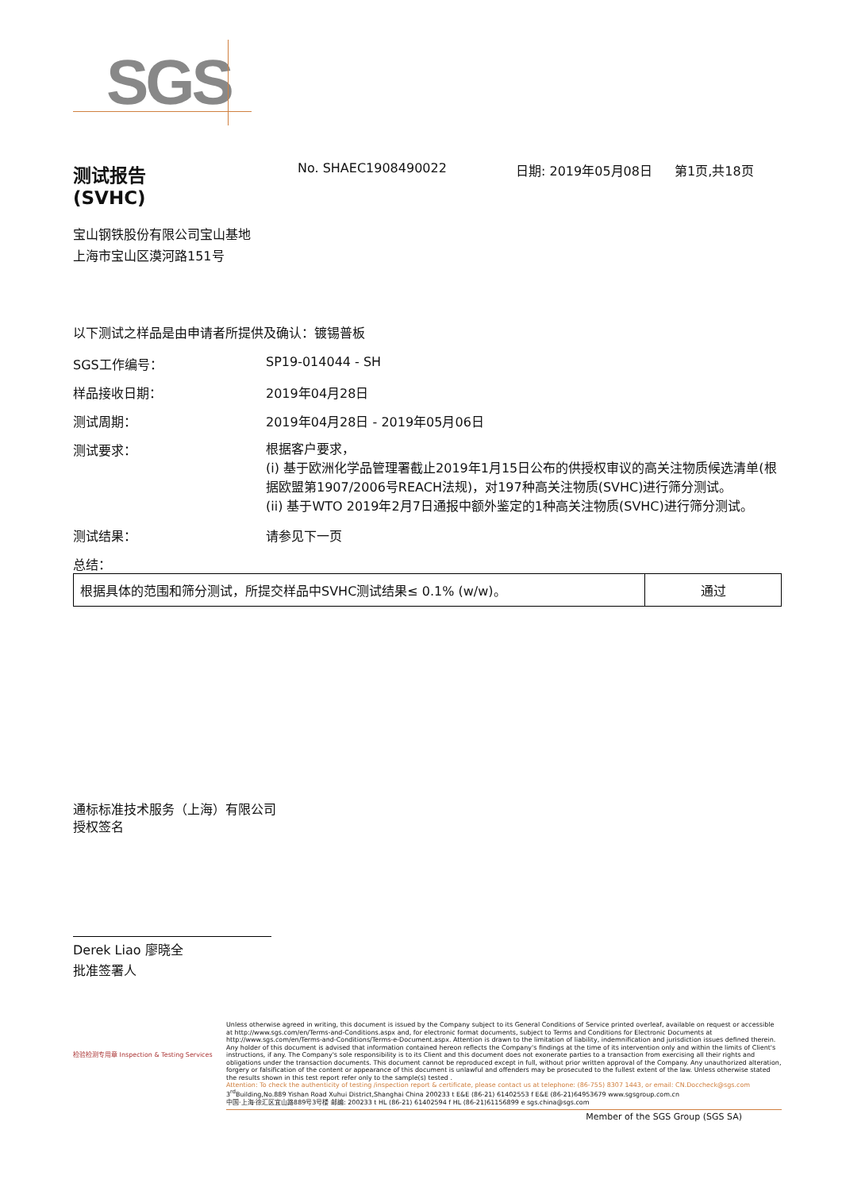SGS
测试报告
(SVHC)
No. SHAEC1908490022 日期: 2019年05月08日 第1页,共18页
宝山钢铁股份有限公司宝山基地
上海市宝山区漠河路151号
以下测试之样品是由申请者所提供及确认：镀锡普板
SGS工作编号： SP19-014044 - SH
样品接收日期： 2019年04月28日
测试周期： 2019年04月28日 - 2019年05月06日
测试要求：
根据客户要求，
(i) 基于欧洲化学品管理署截止2019年1月15日公布的供授权审议的高关注物质候选清单(根据欧盟第1907/2006号REACH法规)，对197种高关注物质(SVHC)进行筛分测试。
(ii) 基于WTO 2019年2月7日通报中额外鉴定的1种高关注物质(SVHC)进行筛分测试。
测试结果： 请参见下一页
总结：
| 根据具体的范围和筛分测试，所提交样品中SVHC测试结果≤ 0.1% (w/w)。 | 通过 |
通标标准技术服务（上海）有限公司
授权签名
Derek Liao 廖晓全
批准签署人
Unless otherwise agreed in writing, this document is issued by the Company subject to its General Conditions of Service printed overleaf, available on request or accessible at http://www.sgs.com/en/Terms-and-Conditions.aspx and, for electronic format documents, subject to Terms and Conditions for Electronic Documents at http://www.sgs.com/en/Terms-and-Conditions/Terms-e-Document.aspx. Attention is drawn to the limitation of liability, indemnification and jurisdiction issues defined therein. Any holder of this document is advised that information contained hereon reflects the Company's findings at the time of its intervention only and within the limits of Client's instructions, if any. The Company's sole responsibility is to its Client and this document does not exonerate parties to a transaction from exercising all their rights and obligations under the transaction documents. This document cannot be reproduced except in full, without prior written approval of the Company. Any unauthorized alteration, forgery or falsification of the content or appearance of this document is unlawful and offenders may be prosecuted to the fullest extent of the law. Unless otherwise stated the results shown in this test report refer only to the sample(s) tested .
Attention: To check the authenticity of testing /inspection report & certificate, please contact us at telephone: (86-755) 8307 1443, or email: CN.Doccheck@sgs.com
3<sup>rd</sup>Building,No.889 Yishan Road Xuhui District,Shanghai China 200233 t E&E (86-21) 61402553 f E&E (86-21)64953679 www.sgsgroup.com.cn
中国·上海·徐汇区宜山路889号3号楼 邮编: 200233 t HL (86-21) 61402594 f HL (86-21)61156899 e sgs.china@sgs.com
Member of the SGS Group (SGS SA)
检验检测专用章 Inspection & Testing Services